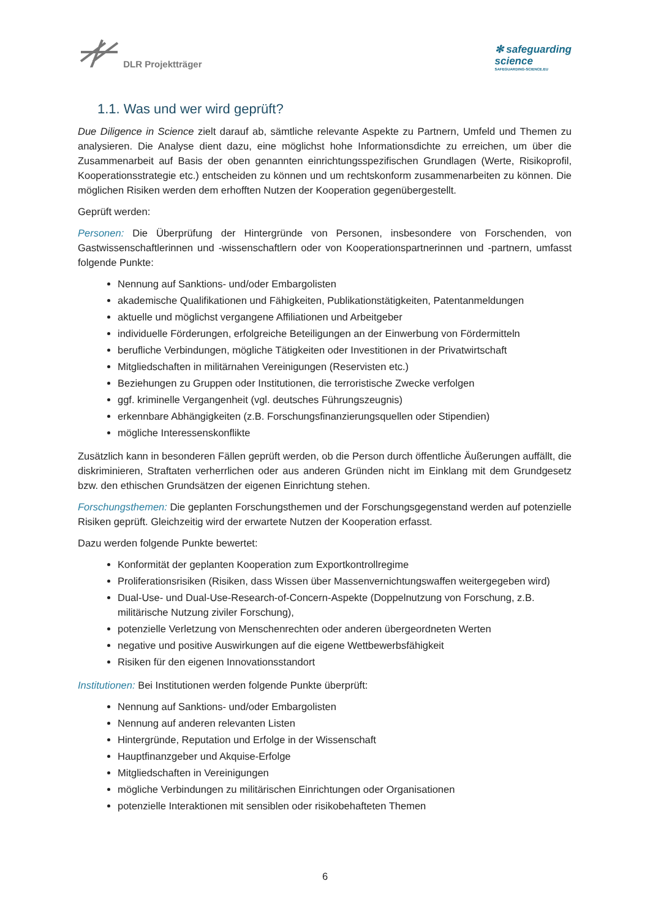DLR Projektträger
✻ safeguarding
science
SAFEGUARDING-SCIENCE.EU
1.1. Was und wer wird geprüft?
Due Diligence in Science zielt darauf ab, sämtliche relevante Aspekte zu Partnern, Umfeld und Themen zu analysieren. Die Analyse dient dazu, eine möglichst hohe Informationsdichte zu erreichen, um über die Zusammenarbeit auf Basis der oben genannten einrichtungsspezifischen Grundlagen (Werte, Risikoprofil, Kooperationsstrategie etc.) entscheiden zu können und um rechtskonform zusammenarbeiten zu können. Die möglichen Risiken werden dem erhofften Nutzen der Kooperation gegenübergestellt.
Geprüft werden:
Personen: Die Überprüfung der Hintergründe von Personen, insbesondere von Forschenden, von Gastwissenschaftlerinnen und -wissenschaftlern oder von Kooperationspartnerinnen und -partnern, umfasst folgende Punkte:
Nennung auf Sanktions- und/oder Embargolisten
akademische Qualifikationen und Fähigkeiten, Publikationstätigkeiten, Patentanmeldungen
aktuelle und möglichst vergangene Affiliationen und Arbeitgeber
individuelle Förderungen, erfolgreiche Beteiligungen an der Einwerbung von Fördermitteln
berufliche Verbindungen, mögliche Tätigkeiten oder Investitionen in der Privatwirtschaft
Mitgliedschaften in militärnahen Vereinigungen (Reservisten etc.)
Beziehungen zu Gruppen oder Institutionen, die terroristische Zwecke verfolgen
ggf. kriminelle Vergangenheit (vgl. deutsches Führungszeugnis)
erkennbare Abhängigkeiten (z.B. Forschungsfinanzierungsquellen oder Stipendien)
mögliche Interessenskonflikte
Zusätzlich kann in besonderen Fällen geprüft werden, ob die Person durch öffentliche Äußerungen auffällt, die diskriminieren, Straftaten verherrlichen oder aus anderen Gründen nicht im Einklang mit dem Grundgesetz bzw. den ethischen Grundsätzen der eigenen Einrichtung stehen.
Forschungsthemen: Die geplanten Forschungsthemen und der Forschungsgegenstand werden auf potenzielle Risiken geprüft. Gleichzeitig wird der erwartete Nutzen der Kooperation erfasst.
Dazu werden folgende Punkte bewertet:
Konformität der geplanten Kooperation zum Exportkontrollregime
Proliferationsrisiken (Risiken, dass Wissen über Massenvernichtungswaffen weitergegeben wird)
Dual-Use- und Dual-Use-Research-of-Concern-Aspekte (Doppelnutzung von Forschung, z.B. militärische Nutzung ziviler Forschung),
potenzielle Verletzung von Menschenrechten oder anderen übergeordneten Werten
negative und positive Auswirkungen auf die eigene Wettbewerbsfähigkeit
Risiken für den eigenen Innovationsstandort
Institutionen: Bei Institutionen werden folgende Punkte überprüft:
Nennung auf Sanktions- und/oder Embargolisten
Nennung auf anderen relevanten Listen
Hintergründe, Reputation und Erfolge in der Wissenschaft
Hauptfinanzgeber und Akquise-Erfolge
Mitgliedschaften in Vereinigungen
mögliche Verbindungen zu militärischen Einrichtungen oder Organisationen
potenzielle Interaktionen mit sensiblen oder risikobehafteten Themen
6